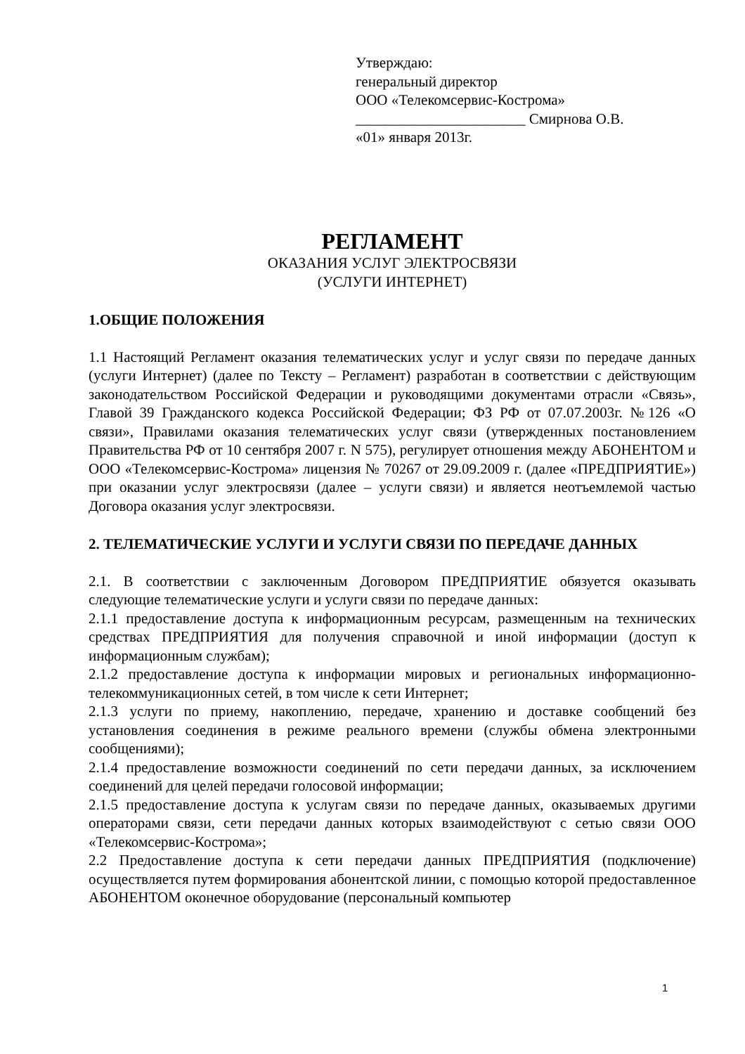Утверждаю:
генеральный директор
ООО «Телекомсервис-Кострома»
_______________________ Смирнова О.В.
«01» января 2013г.
РЕГЛАМЕНТ
ОКАЗАНИЯ УСЛУГ ЭЛЕКТРОСВЯЗИ
(УСЛУГИ ИНТЕРНЕТ)
1.ОБЩИЕ ПОЛОЖЕНИЯ
1.1 Настоящий Регламент оказания телематических услуг и услуг связи по передаче данных (услуги Интернет) (далее по Тексту – Регламент) разработан в соответствии с действующим законодательством Российской Федерации и руководящими документами отрасли «Связь», Главой 39 Гражданского кодекса Российской Федерации; ФЗ РФ от 07.07.2003г. №126 «О связи», Правилами оказания телематических услуг связи (утвержденных постановлением Правительства РФ от 10 сентября 2007 г. N 575), регулирует отношения между АБОНЕНТОМ и ООО «Телекомсервис-Кострома» лицензия № 70267 от 29.09.2009 г. (далее «ПРЕДПРИЯТИЕ») при оказании услуг электросвязи (далее – услуги связи) и является неотъемлемой частью Договора оказания услуг электросвязи.
2. ТЕЛЕМАТИЧЕСКИЕ УСЛУГИ И УСЛУГИ СВЯЗИ ПО ПЕРЕДАЧЕ ДАННЫХ
2.1. В соответствии с заключенным Договором ПРЕДПРИЯТИЕ обязуется оказывать следующие телематические услуги и услуги связи по передаче данных:
2.1.1 предоставление доступа к информационным ресурсам, размещенным на технических средствах ПРЕДПРИЯТИЯ для получения справочной и иной информации (доступ к информационным службам);
2.1.2 предоставление доступа к информации мировых и региональных информационно-телекоммуникационных сетей, в том числе к сети Интернет;
2.1.3 услуги по приему, накоплению, передаче, хранению и доставке сообщений без установления соединения в режиме реального времени (службы обмена электронными сообщениями);
2.1.4 предоставление возможности соединений по сети передачи данных, за исключением соединений для целей передачи голосовой информации;
2.1.5 предоставление доступа к услугам связи по передаче данных, оказываемых другими операторами связи, сети передачи данных которых взаимодействуют с сетью связи ООО «Телекомсервис-Кострома»;
2.2 Предоставление доступа к сети передачи данных ПРЕДПРИЯТИЯ (подключение) осуществляется путем формирования абонентской линии, с помощью которой предоставленное АБОНЕНТОМ оконечное оборудование (персональный компьютер
1